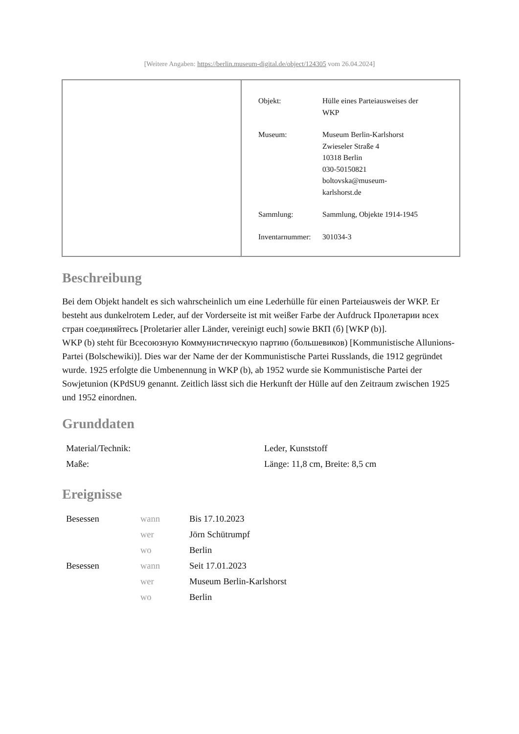[Weitere Angaben: https://berlin.museum-digital.de/object/124305 vom 26.04.2024]
| Objekt: | Hülle eines Parteiausweises der WKP |
| Museum: | Museum Berlin-Karlshorst Zwieseler Straße 4 10318 Berlin 030-50150821 boltovska@museum- karlshorst.de |
| Sammlung: | Sammlung, Objekte 1914-1945 |
| Inventarnummer: | 301034-3 |
Beschreibung
Bei dem Objekt handelt es sich wahrscheinlich um eine Lederhülle für einen Parteiausweis der WKP. Er besteht aus dunkelrotem Leder, auf der Vorderseite ist mit weißer Farbe der Aufdruck Пролетарии всех стран соединяйтесь [Proletarier aller Länder, vereinigt euch] sowie ВКП (б) [WKP (b)].
WKP (b) steht für Всесоюзную Коммунистическую партию (большевиков) [Kommunistische Allunions-Partei (Bolschewiki)]. Dies war der Name der der Kommunistische Partei Russlands, die 1912 gegründet wurde. 1925 erfolgte die Umbenennung in WKP (b), ab 1952 wurde sie Kommunistische Partei der Sowjetunion (KPdSU9 genannt. Zeitlich lässt sich die Herkunft der Hülle auf den Zeitraum zwischen 1925 und 1952 einordnen.
Grunddaten
| Material/Technik: | Leder, Kunststoff |
| Maße: | Länge: 11,8 cm, Breite: 8,5 cm |
Ereignisse
| Besessen | wann | Bis 17.10.2023 |
| | wer | Jörn Schütrumpf |
| | wo | Berlin |
| Besessen | wann | Seit 17.01.2023 |
| | wer | Museum Berlin-Karlshorst |
| | wo | Berlin |